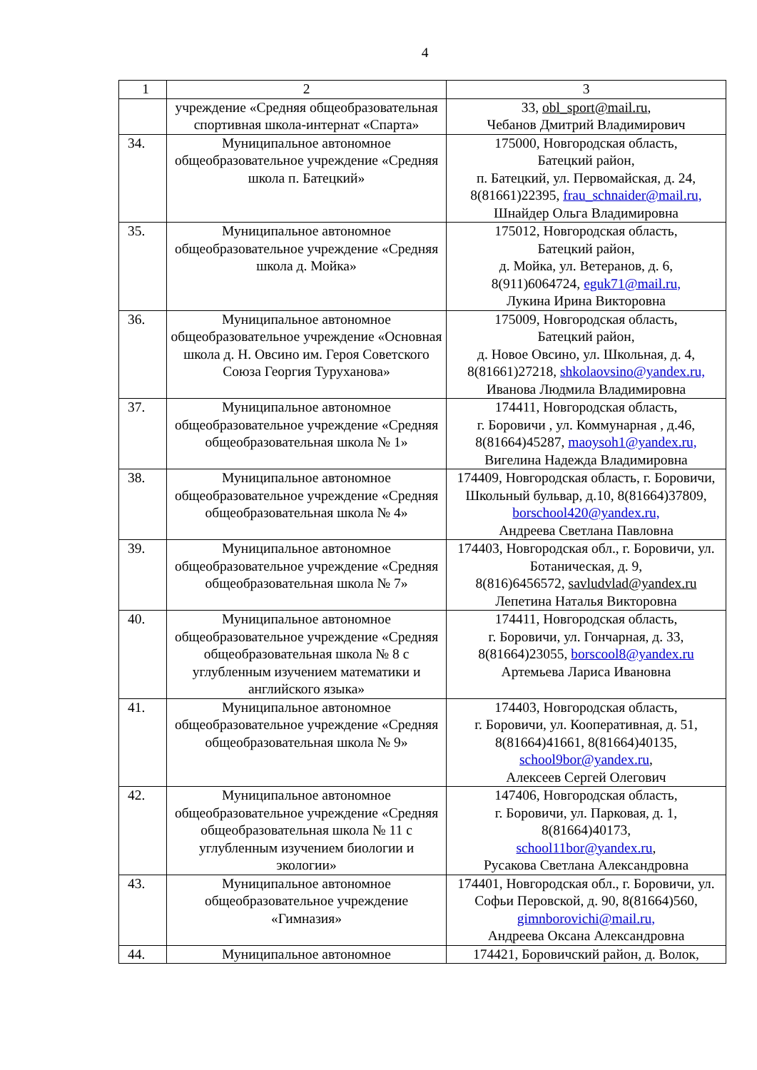4
| 1 | 2 | 3 |
| | учреждение «Средняя общеобразовательная спортивная школа-интернат «Спарта» | 33, obl_sport@mail.ru , Чебанов Дмитрий Владимирович |
| 34. | Муниципальное автономное общеобразовательное учреждение «Средняя школа п. Батецкий» | 175000, Новгородская область, Батецкий район, п. Батецкий, ул. Первомайская, д. 24, 8(81661)22395, frau_schnaider@mail.ru, Шнайдер Ольга Владимировна |
| 35. | Муниципальное автономное общеобразовательное учреждение «Средняя школа д. Мойка» | 175012, Новгородская область, Батецкий район, д. Мойка, ул. Ветеранов, д. 6, 8(911)6064724, eguk71@mail.ru, Лукина Ирина Викторовна |
| 36. | Муниципальное автономное общеобразовательное учреждение «Основная школа д. Н. Овсино им. Героя Советского Союза Георгия Туруханова» | 175009, Новгородская область, Батецкий район, д. Новое Овсино, ул. Школьная, д. 4, 8(81661)27218, shkolaovsino@yandex.ru, Иванова Людмила Владимировна |
| 37. | Муниципальное автономное общеобразовательное учреждение «Средняя общеобразовательная школа № 1» | 174411, Новгородская область, г. Боровичи , ул. Коммунарная , д.46, 8(81664)45287, maoysoh1@yandex.ru, Вигелина Надежда Владимировна |
| 38. | Муниципальное автономное общеобразовательное учреждение «Средняя общеобразовательная школа № 4» | 174409, Новгородская область, г. Боровичи, Школьный бульвар, д.10, 8(81664)37809, borschool420@yandex.ru, Андреева Светлана Павловна |
| 39. | Муниципальное автономное общеобразовательное учреждение «Средняя общеобразовательная школа № 7» | 174403, Новгородская обл., г. Боровичи, ул. Ботаническая, д. 9, 8(816)6456572, savludvlad@yandex.ru Лепетина Наталья Викторовна |
| 40. | Муниципальное автономное общеобразовательное учреждение «Средняя общеобразовательная школа № 8 с углубленным изучением математики и английского языка» | 174411, Новгородская область, г. Боровичи, ул. Гончарная, д. 33, 8(81664)23055, borscool8@yandex.ru Артемьева Лариса Ивановна |
| 41. | Муниципальное автономное общеобразовательное учреждение «Средняя общеобразовательная школа № 9» | 174403, Новгородская область, г. Боровичи, ул. Кооперативная, д. 51, 8(81664)41661, 8(81664)40135, school9bor@yandex.ru , Алексеев Сергей Олегович |
| 42. | Муниципальное автономное общеобразовательное учреждение «Средняя общеобразовательная школа № 11 с углубленным изучением биологии и экологии» | 147406, Новгородская область, г. Боровичи, ул. Парковая, д. 1, 8(81664)40173, school11bor@yandex.ru , Русакова Светлана Александровна |
| 43. | Муниципальное автономное общеобразовательное учреждение «Гимназия» | 174401, Новгородская обл., г. Боровичи, ул. Софьи Перовской, д. 90, 8(81664)560, gimnborovichi@mail.ru, Андреева Оксана Александровна |
| 44. | Муниципальное автономное | 174421, Боровичский район, д. Волок, |